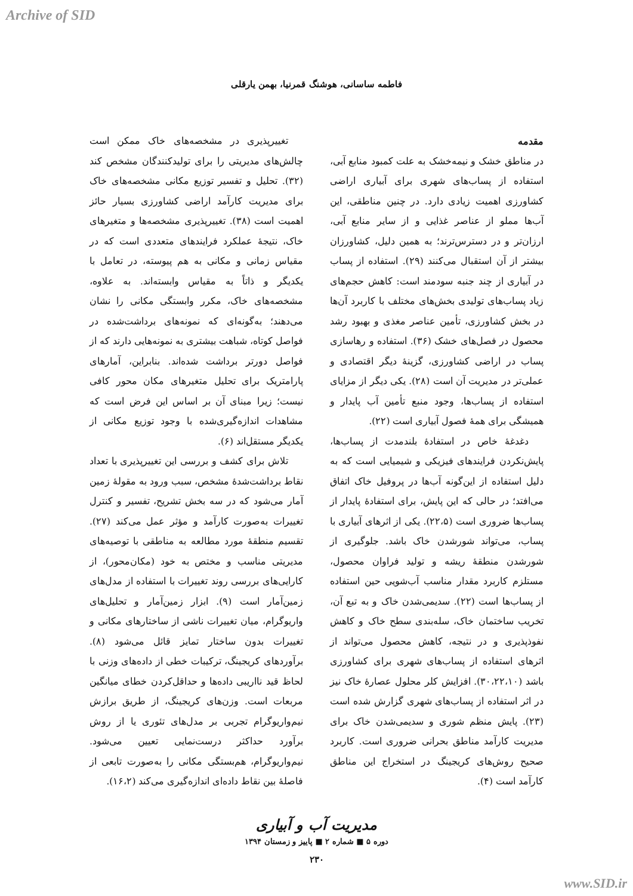Archive of SID
فاطمه ساسانی، هوشنگ قمرنیا، بهمن یارقلی
مقدمه
در مناطق خشک و نیمه‌خشک به علت کمبود منابع آبی، استفاده از پساب‌های شهری برای آبیاری اراضی کشاورزی اهمیت زیادی دارد. در چنین مناطقی، این آب‌ها مملو از عناصر غذایی و از سایر منابع آبی، ارزان‌تر و در دسترس‌ترند؛ به همین دلیل، کشاورزان بیشتر از آن استقبال می‌کنند (۲۹). استفاده از پساب در آبیاری از چند جنبه سودمند است: کاهش حجم‌های زیاد پساب‌های تولیدی بخش‌های مختلف با کاربرد آن‌ها در بخش کشاورزی، تأمین عناصر مغذی و بهبود رشد محصول در فصل‌های خشک (۳۶). استفاده و رهاسازی پساب در اراضی کشاورزی، گزینهٔ دیگر اقتصادی و عملی‌تر در مدیریت آن است (۲۸). یکی دیگر از مزایای استفاده از پساب‌ها، وجود منبع تأمین آب پایدار و همیشگی برای همهٔ فصول آبیاری است (۲۲).
دغدغهٔ خاص در استفادهٔ بلندمدت از پساب‌ها، پایش‌نکردن فرایندهای فیزیکی و شیمیایی است که به دلیل استفاده از این‌گونه آب‌ها در پروفیل خاک اتفاق می‌افتد؛ در حالی که این پایش، برای استفادهٔ پایدار از پساب‌ها ضروری است (۲۲،۵). یکی از اثرهای آبیاری با پساب، می‌تواند شورشدن خاک باشد. جلوگیری از شورشدن منطقهٔ ریشه و تولید فراوان محصول، مستلزم کاربرد مقدار مناسب آب‌شویی حین استفاده از پساب‌ها است (۲۲). سدیمی‌شدن خاک و به تبع آن، تخریب ساختمان خاک، سله‌بندی سطح خاک و کاهش نفوذپذیری و در نتیجه، کاهش محصول می‌تواند از اثرهای استفاده از پساب‌های شهری برای کشاورزی باشد (۳۰،۲۲،۱۰). افزایش کلر محلول عصارهٔ خاک نیز در اثر استفاده از پساب‌های شهری گزارش شده است (۲۳). پایش منظم شوری و سدیمی‌شدن خاک برای مدیریت کارآمد مناطق بحرانی ضروری است. کاربرد صحیح روش‌های کریجینگ در استخراج این مناطق کارآمد است (۴).
تغییرپذیری در مشخصه‌های خاک ممکن است چالش‌های مدیریتی را برای تولیدکنندگان مشخص کند (۳۲). تحلیل و تفسیر توزیع مکانی مشخصه‌های خاک برای مدیریت کارآمد اراضی کشاورزی بسیار حائز اهمیت است (۳۸). تغییرپذیری مشخصه‌ها و متغیرهای خاک، نتیجهٔ عملکرد فرایندهای متعددی است که در مقیاس زمانی و مکانی به هم پیوسته، در تعامل با یکدیگر و ذاتاً به مقیاس وابسته‌اند. به علاوه، مشخصه‌های خاک، مکرر وابستگی مکانی را نشان می‌دهند؛ به‌گونه‌ای که نمونه‌های برداشت‌شده در فواصل کوتاه، شباهت بیشتری به نمونه‌هایی دارند که از فواصل دورتر برداشت شده‌اند. بنابراین، آمارهای پارامتریک برای تحلیل متغیرهای مکان محور کافی نیست؛ زیرا مبنای آن بر اساس این فرض است که مشاهدات اندازه‌گیری‌شده با وجود توزیع مکانی از یکدیگر مستقل‌اند (۶).
تلاش برای کشف و بررسی این تغییرپذیری با تعداد نقاط برداشت‌شدهٔ مشخص، سبب ورود به مقولهٔ زمین آمار می‌شود که در سه بخش تشریح، تفسیر و کنترل تغییرات به‌صورت کارآمد و مؤثر عمل می‌کند (۲۷). تقسیم منطقهٔ مورد مطالعه به مناطقی با توصیه‌های مدیریتی مناسب و مختص به خود (مکان‌محور)، از کارایی‌های بررسی روند تغییرات با استفاده از مدل‌های زمین‌آمار است (۹). ابزار زمین‌آمار و تحلیل‌های واریوگرام، میان تغییرات ناشی از ساختارهای مکانی و تغییرات بدون ساختار تمایز قائل می‌شود (۸). برآوردهای کریجینگ، ترکیبات خطی از داده‌های وزنی با لحاظ قید نااریبی داده‌ها و حداقل‌کردن خطای میانگین مربعات است. وزن‌های کریجینگ، از طریق برازش نیم‌واریوگرام تجربی بر مدل‌های تئوری یا از روش برآورد حداکثر درست‌نمایی تعیین می‌شود. نیم‌واریوگرام، هم‌بستگی مکانی را به‌صورت تابعی از فاصلهٔ بین نقاط داده‌ای اندازه‌گیری می‌کند (۱۶،۲).
مدیریت آب و آبیاری
دوره ۵ ■ شماره ۲ ■ پاییز و زمستان ۱۳۹۴
۲۳۰
www.SID.ir